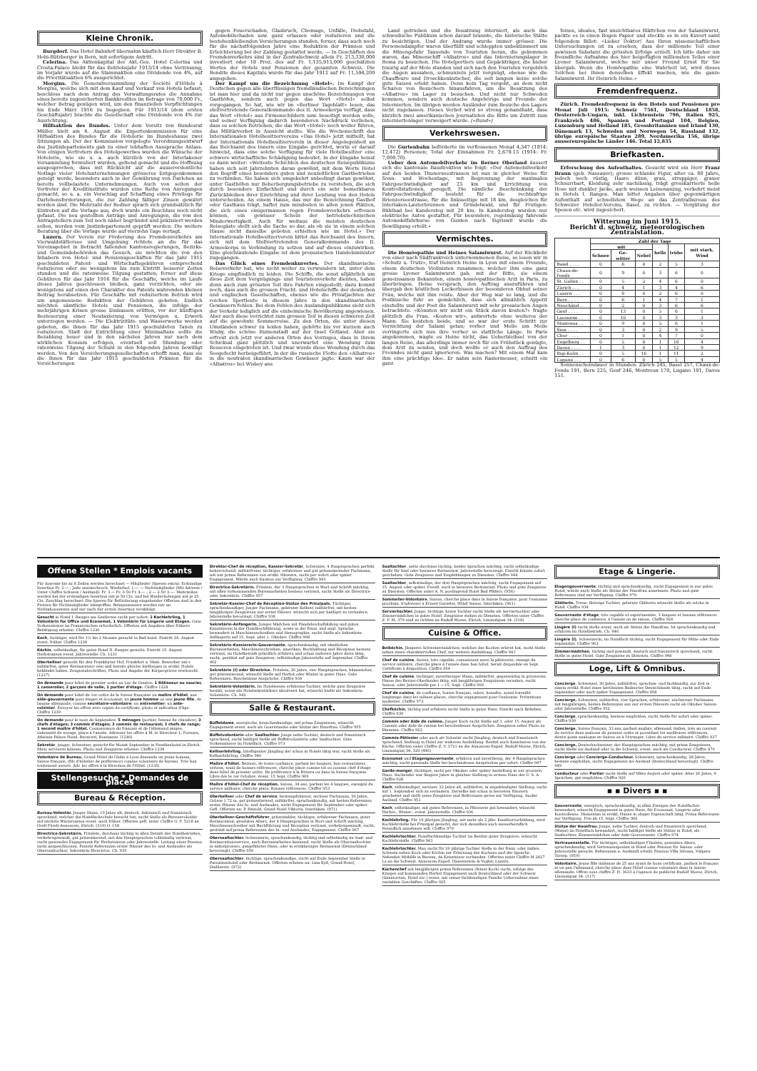Kleine Chronik.
Burgdorf. Das Hotel Bahnhof übernahm käuflich Herr Direktor B. Hobi-Bützberger in Bern, mit sofortigem Antritt.
Celerina. Das Aktienkapital der Akt.-Ges. Hotel Celerina und Cresta-Palace bleibt für das Betriebsjahr 1913/14 ohne Verzinsung; im Vorjahr wurde auf die Stammaktien eine Dividende von 4%, auf die Prioritätsaktien 6% ausgerichtet.
Morgins. Die Generalversammlung der Société d'Hôtels à Morgins, welche sich mit dem Kauf und Verkauf von Hotels befasst, beschloss nach dem Antrag des Verwaltungsrates die Annahme eines bereits zugesicherten Bankkredites im Betrage von 70,000 Fr., welcher Betrag genügen wird, um den finanziellen Verpflichtungen bis Ende März 1916 zu begegnen. Für 1913/14 (dem ersten Geschäftsjahr) brachte die Gesellschaft eine Dividende von 4% zur Ausrichtung.
Hilfsaktion des Bundes. Unter dem Vorsitz von Bundesrat Müller hielt am 4. August die Expertenkommission für eine Hilfsaktion des Bundes für die Hotelerie im Bundeshause zwei Sitzungen ab. Der der Kommission vorgelegte Verordnungsentwurf des Justizdepartements gab zu einer lebhaften Aussprache Anlass. Von einigen Vertretern des Hotelgewerbes wurden die Wünsche der Hotelerie, wie sie u. a. auch kürzlich von der Interlakener Versammlung formuliert wurden, geltend gemacht und die Hoffnung ausgesprochen, dass mit Rücksicht auf die ausserordentliche Notlage vieler Hotelunternehmungen grösseres Entgegenkommen gezeigt werde, besonders auch in der Gewährung von Darlehen an bereits vollbelastete Unternehmungen. Auch von seiten der Vertreter der Kreditinstitute wurden eine Reihe von Anregungen gemacht, so u. a. ein Vorschlag auf Schaffung eines Privilegs für Darlehensforderungen, die zur Zahlung fälliger Zinsen gewährt worden sind. Die Mehrzahl der Redner sprach sich grundsätzlich für Eintreten auf die Vorlage aus, doch wurde ein Beschluss noch nicht gefasst. Die neu gestellten Anträge und Anregungen, die von den Antragstellern zum Teil noch näher begründet und präzisiert werden sollen, werden vom Justizdepartement geprüft werden. Die weitere Beratung über die Vorlage wurde auf vierzehn Tage vertagt.
Luzern. Der Verein zur Förderung des Fremdenverkehrs am Vierwaldstättersee und Umgebung richtete an die für das Vereinsgebiet in Betracht fallenden Kantonsregierungen, Bezirks- und Gemeindebehörden das Gesuch, sie möchten die von den Inhabern von Hotel- und Pensionsgeschäften für das Jahr 1915 geschuldeten Patent- und Wirtschaftsgebühren entsprechend reduzieren oder sie wenigstens bis zum Eintritt besserer Zeiten stunden und die ratenweise Tilgung gestatten; ferner auf diese Gebühren für das Jahr 1916 für die Geschäfte, welche im Laufe dieses Jahres geschlossen bleiben, ganz verzichten, oder sie wenigstens auf einen den Charakter des Patents wahrenden kleinen Beitrag herabsetzen. Für Geschäfte mit reduziertem Betrieb wird um angemessene Reduktion der Gebühren gebeten. Endlich möchten sämtliche Hotels und Pensionen, die infolge der mehrjährigen Krisen grosse Einbussen erlitten, vor der künftigen Besteuerung einer Neutaxierung von Vermögen u. Erwerb unterzogen werden. — Die Elektrizitäts- und Wasserwerke werden gebeten, die ihnen für das Jahr 1915 geschuldeten Taxen zu reduzieren. Statt der Entrichtung einer Minimaltaxe sollte die Bezahlung heuer und in den nächsten Jahren nur nach dem wirklichen Konsum erfolgen, eventuell soll Stundung oder ratenweise Tilgung der Schuld in den folgenden Jahren bewilligt werden. Von den Versicherungsgesellschaften erhofft man, dass sie die ihnen für das Jahr 1915 geschuldeten Prämien für die Versicherungen
gegen Feuerschaden, Glasbruch, Chomage, Unfälle, Diebstahl, Automobilschaden usw. ganz erlassen oder reduzieren und die bestehenbleibenden Versicherungen stunden, ferner, dass auch noch für die nächstfolgenden Jahre eine Reduktion der Prämien und Erleichterung bei der Zahlung gestattet werde. — In Geschäften des Fremdenverkehrs sind in der Zentralschweiz allein Fr. 213,330,000 investiert oder 18 Proz. des auf Fr. 1,135,915,000 geschätzten Wertes der Hotels und Pensionen der gesamten Schweiz. Die Rendite dieses Kapitals wurde für das Jahr 1912 auf Fr. 11,594,200 angegeben.
Der Kampf um die Bezeichnung «Hotel». Im Kampf der Deutschen gegen alle überflüssigen fremdländischen Bezeichnungen ist man hier und da nicht nur gegen unschöne Bezeichnungen von Gasthöfen, sondern auch gegen das Wort «Hotel» selbst vorgegangen. So hat, wie wir im «Berliner Tageblatt» lesen, das stellvertretende Generalkommando des II. Armeekorps verfügt, dass das Wort «Hotel» aus Firmenschildern usw. beseitigt werden solle, und seiner Verfügung dadurch besonderen Nachdruck verliehen, dass es solchen Betrieben, die das Wort «Hotel» noch weiter führen, das Militärverbot in Aussicht stellte. Wie die Wochenschrift des Internationalen Hotelbesitzervereins «Das Hotel» jetzt mitteilt, hat der Internationale Hotelbesitzerverein in dieser Angelegenheit an das Reichsamt des Innern eine Eingabe gerichtet, worin er darauf hinweist, dass eine solche Verfügung für viele Hotelbesitzer eine schwere wirtschaftliche Schädigung bedeutet. In der Eingabe heisst es dann weiter: «Weiteste Schichten des deutschen Reisepublikums haben sich seit Jahrzehnten daran gewöhnt, mit dem Worte Hotel den Begriff eines besonders guten und neuzeitlichen Gastbetriebes zu verbinden. Sie haben sich umgekehrt unbedingt daran gewöhnt, unter Gasthöfen nur Beherbergungsbetriebe zu verstehen, die sich durch besondere Einfachheit und durch ein sehr bemerkbares Zurückbleiben ihrer Einrichtung und ihrer Leistung von den Hotels unterscheiden. An einem Hause, das nur die Bezeichnung Gasthof oder Gasthaus trägt, haftet zum mindesten in allen jenen Plätzen, die sich eines einigermassen regen Fremdenverkehrs erfreuen können, ein gewisser Schein der betriebstechnischen Minderwertigkeit. Auch für weitaus die meisten deutschen Reisegäste stellt sich die Sache so dar, als ob sie in einem solchen Hause nicht dasselbe geboten erhielten wie im Hotel.» Der Internationale Hotelbesitzerverein bittet das Reichsamt des Innern, sich mit dem Stellvertretenden Generalkommando des II. Armeekorps in Verbindung zu setzen und auf dieses einzuwirken. Eine gleichlautende Eingabe ist dem preussischen Handelsminister zugegangen.
Das Glück eines Fremdenkurortes. Der skandinavische Reiseverkehr hat, wie nicht weiter zu verwundern ist, unter dem Kriege empfindlich zu leiden. Die Schiffe, die sonst alljährlich um diese Zeit dem Vergnügungs- und Touristenverkehr dienten, haben denn auch zum grössten Teil ihre Fahrten eingestellt; dazu kommt noch, dass auch die grossen Fracht- und Hotelschiffe der deutschen und englischen Gesellschaften, ebenso wie die Privatjachten der reichen Sportleute in diesem Jahre in den skandinavischen Gewässern fehlen. Bei dem Fehlen des Auslandspublikums sieht sich der Verkehr lediglich auf die einheimische Bevölkerung angewiesen. Aber auch diese verzichtet zum grossen Teil in diesen schweren Zeit auf die gewohnte Sommerreise. Zu den Orten, die unter diesen Umständen schwer zu leiden haben, gehörte bis vor kurzem auch Wisby, die schöne Ruinenstadt auf der Insel Gotland. Aber sie erfreut sich jetzt vor anderen Orten des Vorzuges, dass in ihrem Schicksal ganz plötzlich und unerwartet eine Wendung zum Besseren eingetreten ist. Und zwar wurde diese Wendung durch das Seegefecht herbeigeführt, in der die russische Flotte den «Albatros» in die neutralen skandinavischen Gewässer jagte. Kaum war der «Albatros» bei Wisbey ans
Land getrieben und die Besatzung interniert, als auch das schwedische Publikum schon darauf brannte, die historische Stätte zu besichtigen. Und der Andrang wurde immer grösser. Die Personendampfer waren überfüllt und schleppten unbekümmert um die Minengefahr Tausende von Touristen heran, die gekommen waren, das Minenschiff «Albatros» und das Internierungslager in Roma zu besuchen. Die Hotelportiers und Gepäckträger, die bisher traurig auf der Mole standen und sich nach den Touristen vergeblich die Augen aussahen, schmunzeln jetzt vergnügt, ebenso wie die Chauffeure und Droschkenkutscher, die seit langem keine solche gute Saison erlebt haben. Denn kein Tag vergeht, an dem nicht Scharen von Besuchern hinausfahren, um die Besatzung des «Albatros» im Lager zu besuchen. Und nicht nur Schweden kommen, sondern auch deutsche Angehörige und Freunde der Internierten. Im übrigen werden Ausländer zum Besuche des Lagers nicht zugelassen. Dieses Verbot wird so streng gehandhabt, dass kürzlich zwei amerikanischen Journalisten die Bitte um Zutritt zum Interniertenlager verweigert wurde. («Bund»)
Verkehrswesen.
Die Gurtenbahn beförderte im verflossenen Monat 4,547 (1914: 12,472) Personen; Total der Einnahmen Fr. 2,679.15 (1914: Fr. 7,000.70).
Ueber den Automobilverkehr im Berner Oberland äussert sich die kantonale Baudirektion wie folgt: «Der Automobilverkehr auf den beiden Thunerseestrassen ist nun in gleicher Weise für Sonn- und Wochentage, mit Begrenzung der maximalen Fahrgeschwindigkeit auf 25 km und Errichtung von Kontrollstationen, geregelt. Die nämliche Beschränkung der Fahrgeschwindigkeit besteht für die rechtsufrige Brienzerseestrasse, für die linksseitige mit 18 km, desgleichen für Interlaken-Lauterbrunnen und Grindelwald, und für Frutigen-Bühlbad bei Kandersteg mit 20 km. In Kandersteg wurden nur elektrische Autos gestattet. Für besondere, regelmässig fahrende Automobilfahrkurse von Gunten nach Sigriswil wurde die Bewilligung erteilt.»
Vermischtes.
Die Homöopathie und Heines Salamiwurst. Auf der Rückkehr von einer nach Südfrankreich unternommenen Reise, so lesen wir in «Schutz u. Trutz», traf Heinrich Heine in Lyon mit einem Freunde, einem deutschen Violinisten zusammen, welcher ihm eine ganz grosse Lyoner Salamiwurst gab, mit der Bitte, sie einem gemeinsamen Bekannten, einem homöopathischen Arzt in Paris, zu überbringen. Heine versprach, den Auftrag auszuführen und übergab den köstlichen Leckerbissen der besonderen Obhut seiner Frau, welche mit ihm reiste. Aber der Weg war so lang, und die Postkusche fuhr so gemächlich, dass sich allmählich Appetit einstellte und der Poet die Salamiwurst mit sehr prosaischen Augen betrachtete. «Könnten wir nicht ein Stück davon kosten?» fragte plötzlich die Frau. «Kosten wir», antwortete ohne weiteres der Mann. Sie kosteten beide, und so war der erste Schritt zur Vernichtung der Salami getan; vorher und Meile um Meile verringerte sich nun ihre vorher so stattliche Länge. In Paris angekommen, wagte es Heine nicht, das Ueberbleibsel von der langen Reise, das allerdings immer noch für ein Frühstück genügte, dem Arzt zu senden, und doch wollte er auch den Auftrag des Freundes nicht ganz ignorieren. Was machen? Mit einem Mal kam ihm eine prächtige Idee. Er nahm sein Rasiermesser, schnitt ein ganz
feines, ideales, fast unsichtbares Blättchen von der Salamiwurst, packte es in einen Bogen Papier und steckte es in ein Kuvert samt folgendem Billet: «Lieber Doktor! Aus Ihren wissenschaftlichen Untersuchungen ist zu ersehen, dass der millionste Teil einer gewissen Substanz die grössten Erfolge erzielt. Ich bitte daher um freundliche Aufnahme des hier beigefügten millionsten Teiles einer Lyoner Salamiwurst, welche mir unser Freund Ernst für Sie übergab. Wenn die Homöopathie eine Wahrheit ist, wird dieses Teilchen bei Ihnen denselben Effekt machen, wie die ganze Salamiwurst. Ihr Heinrich Heine.»
Fremdenfrequenz.
Zürich. Fremdenfrequenz in den Hotels und Pensionen pro Monat Juli 1915: Schweiz 7561, Deutschland 1858, Oesterreich-Ungarn, inkl. Lichtenstein 796, Italien 925, Frankreich 486, Spanien und Portugal 104, Belgien, Luxemburg und Holland 185, Grossbritannien und Irland 130, Dänemark 13, Schweden und Norwegen 54, Russland 132, übrige europäische Staaten 289, Nordamerika 156, übrige aussereuropäische Länder 146. Total 12,835
Briefkasten.
Erforschung des Aufenthaltes. Gesucht wird ein Herr Franz Braun (geb. Nassauer); grosse schlanke Figur, alter ca. 80 Jahre, jedoch noch rüstig, Haare dünn, grau, struppiger, grauer Schnurrbart, Kleidung sehr nachlässig, trägt grosskarrierte helle Hose mit dunkler Jacke, auch weissen Leinenanzug, verkehrt meist in Hotels I. Ranges. Man bittet Angaben über gegenwärtigen Aufenthalt auf schnellstem Wege an das Zentralbureau des Schweizer Hotelier-Vereins, Basel, zu richten. — Vergütung der Spesen etc. wird zugesichert.
Witterung im Juni 1915.
Bericht d. schweiz. meteorologischen Zentralstation.
| | Zahl der Tage | | | | | |
| --- | --- | --- | --- | --- | --- | --- |
| | mit | | | helle | trübe | mit stark. Wind |
| | Schnee | Ge-witter | Nebel | | | |
| Basel . . . . | 0 | 6 | 0 | 2 | 5 | 3 |
| Chaux-de-Fonds | 0 | 9 | 0 | 3 | 6 | 0 |
| St. Gallen . . | 0 | 5 | 2 | 4 | 6 | 0 |
| Zürich . . . | 0 | 4 | 1 | 3 | 4 | 6 |
| Luzern . . . | 0 | 8 | 0 | 2 | 6 | 0 |
| Bern . . . . | 0 | 6 | 1 | 4 | 7 | 1 |
| Neuchâtel . . | 0 | 2 | 0 | 3 | 6 | 6 |
| Genf . . . . | 0 | 13 | 0 | 5 | 6 | 1 |
| Lausanne . . | 0 | 10 | 0 | 3 | 3 | 3 |
| Montreux . . | 0 | 9 | 0 | 5 | 6 | 1 |
| Sion . . . . | 0 | 3 | 0 | 2 | 9 | 5 |
| Chur . . . . | 0 | 1 | 0 | 4 | 7 | 0 |
| Engelberg . . | 0 | 5 | 0 | 1 | 16 | 4 |
| Davos . . . . | 1 | 3 | 0 | 1 | 12 | 9 |
| Rigi-Kulm . . | 0 | 5 | 16 | 1 | 11 | 2 |
| Lugano . . . | 0 | 6 | 0 | 5 | 5 | 4 |
Sonnenscheindauer in Stunden: Zürich 245, Basel 257, Chaux-de-Fonds 191, Bern 225, Genf 246, Montreux 170, Lugano 191, Davos 151.
Offene Stellen * Emplois vacants
Für Inserate bis zu 8 Zeilen werden berechnet — Mitglieder (Spesen extra): Erstmalige Insertion Fr. 2.— ; Jede ununterbroch. Wiederhol. 1.— — Nichtmitglieder (Mit Adresse / Unter Chiffre Schweiz / Ausland): Fr. 3.— Fr. 3.50 Fr. 4.— ; 2.— 2.50 3.—. Mehrzeilen werden bei der erstmaligen Insertion mit je 50 Cts. und bei Wiederholungen mit je 25 Cts. Zuschlag berechnet. Die Spesen für Beförderung eingehender Offerten sind in den Preisen für Nichtmitglieder inbegriffen. Belegnummern werden nur an Nichtabonnenten und nur nach der ersten Insertion verabfolgt.
Gesucht in Hotel I. Ranges am Genfersee sucht per sofort: 1 Kochlehrling, 1 Volontärin für Office und Economat, 1 Volontärin für Lingerie und Etagen. Gute Vorkenntnisse im Französischen erforderlich. Offerten mit Angaben über frühere Betätigung erbeten. Chiffre 1236
Koch, tüchtiger, wird für 1½ bis 2 Monate gesucht in Bad-hotel. Eintritt 24. August event. früher. Chiffre 1238
Köchin, selbständige, für gutes Hotel II. Ranges gesucht. Eintritt 15. August. Herbstsaison event. Jahresstelle. Ch. 1231
Oberkellner gesucht für den Frankfurter Hof, Frankfurt a. Main. Bewerber mü-s militärfrei, guter Restaurateur sein und bereits gleiche Stellungen in erstkl. Hotels bekleidet haben. Zeugnisabschriften, Photo und Angabe der Körpergrösse erwünscht. (1237)
On demande pour hôtel de premier ordre au Lac de Genève: 1 Rôtisseur ou saucier, 1 casserolier, 2 garçons de salle, 1 portier d'étage. Chiffre 1228
On demande pour hôtel de 1er ordre de la Suisse française un maître d'hôtel; une aide-gouvernante pour étages et économat; un jeune homme ou une jeune fille, de langue allemande, comme secrétaire-volontaire; un entremétier; un aide-cuisinier. Envoyer les offres avec copies de certificats, photo et indication d'âge. Chiffre 1239
On demande pour le mois de Septembre: 5 ménages (portier, femme de chambre); 3 chefs d'étages; 3 commis d'étages; 3 commis de restaurant; 3 chefs de rangs; 1 second maître d'hôtel. Connaissance du français et de l'allemand exigée, indemnité de voyage, place à l'année. Adresser les offres à M. le Directeur L. Fornara, Athénée Palace Hotel, Bucarest, Roumanie. (1240)
Sekretär, junger, Schweizer, gesucht für Monat September in Familienhotel in Zürich. Muss servieren können. Photo und Zeugnisse erbeten. Chiffre 1234
Volontaire de Bureau. Grand Hôtel du Globe à Lyon demande un jeune homme, Suisse français, (fils d'hôtelier de préférence) comme volontaire de bureau. Très bon traitement assuré. Adr. les offres à la Direction de l'Hôtel. (1235)
Stellengesuche * Demandes de places
Bureau & Réception.
Bureau-Volontär. Junger Mann, 19 Jahre alt, deutsch, italienisch und französisch sprechend, welcher die Hotelfachschule besucht hat, sucht Stelle als Bureauvolontär auf nächste Wintersaison event. auch früher. Offerten gefl. unter Chiffre O. F. 5218 an Orell Füssli-Annoncen, Zürich. (319) O. 158
Directrice-Sekretärin. Fräulein, durchaus tüchtig in allen Details des Hotelbetriebes, verkehrsgewandt, gut präsentierend, mit den Hauptsprachen vollständig vertraut, sucht passendes Engagement für Herbstsaison oder Jahresstelle. Leitung einer Pension nicht ausgeschlossen. Feinste Referenzen erster Häuser des In- und Auslandes als Obersaaltochter, Sekretärin-Directrice. Ch. 935
Direktor-Chef de réception, Kassier-Sekretär, Schweizer, 4 Hauptsprachen perfekt beherrschend, militärfreier, tüchtiger, erfahrener und gut präsentierender Fachmann, mit nur prima Referenzen von erstkl. Häusern, sucht per sofort oder später Engagement. Würde auch Kaution zur Verfügung. Chiffre 943
Directrice-Sekretärin. Fräulein, der 3 Hauptsprachen in Wort und Schrift mächtig, mit allen vorkommenden Bureauarbeiten bestens vertraut, sucht Stelle als Directrice oder Sekretärin. Chiffre 957
Sekretär-Kassier-Chef de Réception-Stütze des Prinzipals. Tüchtiger, sprachenkundiger, junger Fachmann, gelernter Kellner, militärfrei, mit besten langjährigen Zeugnissen nur erster Häuser, wünscht sich per baldigst zu verändern. Jahresstelle bevorzugt. Chiffre 938
Sekretärin-Anfängerin. Junges Mädchen mit Handelsschulbildung und guten Kenntnissen in der Hotelbuchführung, sowie in der franz. und engl. Sprache, bewandert in Maschinenschreiben und Stenographie, sucht Stelle als Sekretärin-Anfängerin auf 15. Sept. oder 1. Oktober. Chiffre 968
Sekretärin-Kassiererin-Gouvernante, sprachenkundig, mit sämtlichen Bureauarbeiten, Maschinenschreiben, amerikan. Buchhaltung und Réception bestens vertraut, im Hotelbetrieb gründlich erfahren und schon mehrere Jahre darin tätig, sucht, gestützt auf gute Zeugnisse, selbständige Jahresstelle auf September. Chiffre 962
Sekretärin (I) oder Directrice. Fräulein, 26 Jahre, vier Hauptsprachen, bilanzsicher, gut präsentierend, wünscht Stelle auf Herbst oder Winter in gutes Haus. Gute Referenzen. Bescheidene Ansprüche. Chiffre 934
Sekretärin-Volontärin. Im Hotelwesen erfahrene Tochter, welche gute Zeugnisse besitzt, sowie ein Hotelsekretärkurs absolviert hat, wünscht Stelle als Sekretärin-Volontärin. Ch. 942
Salle & Restaurant.
Büffetdame, energische, branchenkundige, mit prima Zeugnissen, wünscht Engagement event. auch als Gouvernante oder Stütze der Hausfrau. Chiffre 955
Büffetvolontärin oder Saaltochter. Junge nette Tochter, deutsch und französisch sprechend, sucht baldigst Stelle als Büffetvolontärin oder Saaltochter. Gute Vorkenntnisse im Hotelfach. Chiffre 973
Kellnerlehrling. Intelligenter Jüngling der schon in Hotels tätig war, sucht Stelle als Kellnerlehrling. Chiffre 940
Maître d'hôtel. Bernois, de toute confiance, parlant les langues, bon restaurateur, sérieux, muni de bonnes références, cherche place comme tel ou comme chef d'étage dans hôtel de premier ordre. De préférence à la Riviera ou dans la Suisse française. Libre dès le 1er Octobre, évent. 15 Sept. Chiffre 969
Maître d'hôtel-Chef de réception. Suisse, 34 ans, parlant les 4 langues, exempté du service militaire, cherche place. Bonnes références. Chiffre 953
Oberkellner oder Chef de service, bestempfohlener, seriöser Fachmann, 36 Jahre, Grösse 1.72 m, gut präsentierend, militärfrei, sprachenkundig, mit besten Referenzen erster Häuser des In- und Auslandes, sucht Engagement für September oder später. Gefl. Offerten an: P. Petzold, Grand Hotel Viktoria, Interlaken. (971)
Oberkellner-Geschäftsführer, präsentabler, tüchtiger, erfahrener Fachmann, guter Restaurateur, gesetzten Alters, der 4 Hauptsprachen in Wort und Schrift mächtig, Maschinenschreiber mit Buchführung und Réception vertraut, verkehrsgewandt, sucht, gestützt auf prima Referenzen des In- und Auslandes, Engagement. Chiffre 967
Obersaaltochter. Schweizerin, sprachenkundig, tüchtig und selbständig im Saal- und Restaurationsservice, auch Bureauarbeiten kennend, sucht Stelle als Obersaaltochter in mittelgrosses, gutgeführtes Haus, oder in erstklassiges Restaurant (Deutschland bevorzugt). Chiffre 950
Obersaaltochter, tüchtige, sprachenkundige, sucht auf Ende September Stelle in Passantenhotel oder Restaurant. Offerten erbeten an: Lina Kyd, Grand-Hotel, Diablerets. (972)
Saaltochter, nette durchaus tüchtig, beider Sprachen mächtig, sucht selbständige Stelle für Saal oder besseres Restaurant. Jahresstelle bevorzugt. Eintritt könnte sofort geschehen. Gute Zeugnisse und Empfehlungen zu Diensten. Chiffre 944
Saaltochter, selbständige, der drei Hauptsprachen mächtig, sucht Engagement auf 15. August oder später. Eventl. auch in besseres Restaurant. Photo und gute Zeugnisse zu Diensten. Offerten unter A. N. postlagernd Hotel Bad Pfäfers. (956)
Sommelier-Volontaire, Suisse, cherche place dans la Suisse française, pour l'automne prochain. S'adresser à Ernest Gurzeler, Hôtel Suisse, Interlaken. (961)
Serviertochter. Junge, tüchtige, brave Tochter sucht Stelle als Serviertochter oder Zimmermädchen in gutes Hotel. Zeugnisse stehen zu Diensten. Offerten unter Chiffre Z. F. M. 379 sind zu richten an Rudolf Mosse, Zürich, Limmatquai 34. (318)
Cuisine & Office.
Beiköchin. Jüngeres Schweizermädchen, welches das Kochen erlernt hat, sucht Stelle neben einen charaktervollen Chef, zur weitern Ausbildung. Chiffre 941
Chef de cuisine, Suisse, très capable, connaissant aussi la pâtisserie, exempt du service militaire, cherche place à l'année dans bon hôtel. Serait disponible en Sept. Certificats à disposition. Chiffre 964
Chef de cuisine, tüchtiger, zuverlässiger Mann, militärfrei, gegenwärtig in grösserem Hause des Berner-Oberlandes tätig, mit langjährigen Zeugnissen versehen, sucht Saison- oder Jahresstelle per 1.—15. Sept. Chiffre 960
Chef de cuisine, de confiance, Suisse français, sobre, honnête, ayant travaillé longtemps dans les mêmes places, cherche engagement pour l'automne. Prétentions modestes. Chiffre 973
Chefköchin, tüchtig und erfahren sucht Stelle in gutes Haus. Eintritt nach Belieben. Chiffre 939
Commis oder Aide de cuisine. Junger Koch sucht Stelle auf 1. oder 15. August als Commis oder Aide de cuisine bei bescheidenen Ansprüchen. Zeugnisse nebst Photo zu Diensten. Chiffre 922
Commis-Pâtissier oder auch als Volontär sucht Jüngling, deutsch und französisch sprechend, Stellung in Hotel zur weiteren Ausbildung. Besitzt auch Kenntnisse von der Küche. Offerten unter Chiffre Z. V. 3721 an die Annoncen-Exped. Rudolf Mosse, Zürich, Limmatquai 34. 320 (446)
Economat und Etagengouvernante, erfahren und zuverlässig, der 4 Hauptsprachen mächtig, sucht passende Stelle bei bescheidenen Ansprüchen per sofort. Chiffre 947
Garde-manger, tüchtiger, sucht per Oktober oder später Anstellung in nur grossem Haus. Suchender war längere Jahre in gleicher Stellung in erstem Haus der U. S. A. Chiffre 928
Koch, selbständiger, seriöser, 22 Jahre alt, militärfrei, in ungekündigter Stellung, sucht auf 1. September sich zu verändern. Derselbe hat schon in besseren Häusern gearbeitet und stellt seine Zeugnisse und Referenzen gerne zur Verfügung. Inoder Ausland. Chiffre 951
Koch, selbständiger, mit guten Referenzen, in Pâtisserie gut bewandert, wünscht Herbst-, Winter-, event. Jahresstelle. Chiffre 936
Kochlehrling. Für 19 jährigen Jüngling, mit mehr als 2 jähr. Konditorvorbildung, wird Kochlehrstelle bei Prinzipal gesucht, der sich desselben auch ausserberuflich freundlich annehmen will. Chiffre 970
Kochlehrtochter. Hotelfachkundige Tochter im Besitze guter Zeugnisse, wünscht Kochlehrstelle. Chiffre 943
Kochlehrtochter. Man sucht für 20 jährige Tochter Stelle in der franz. oder italien. Schweiz neben Koch oder Köchin zur Erlernung des Kochens und der Sprache. Nebenbei Mithilfe in Bureau, da Kenntnisse vorhanden. Offerten unter Chiffre M 2427 Lz an die Schweiz. Annoncen-Exped. Haasenstein & Vogler, Luzern.
Küchenchef mit langjährigen prima Referenzen (feiner Koch) sucht, infolge des Krieges auf kommenden Herbst Engagement nach Deutschland oder der Schweiz (Sanatorium, Hotel etc.) event. mit seiner fachkundigen Familie Uebernahme eines rentablen Geschäftes. Chiffre 925
Etage & Lingerie.
Etagengouvernante, tüchtig und sprachenkundig, sucht Engagement in nur gutes Hotel, würde auch Stelle als Stütze der Hausfrau annehmen. Photo und gute Referenzen sind zur Verfügung. Chiffre 970
Glätterin. Treue, fleissige Tochter, gelernte Glätterin wünscht Stelle als solche in Hotel. Chiffre 934
Gouvernante d'étage, très capable et expérimentée, 3 langues et bonnes références cherche place de confiance, à l'année ou de saison. Chiffre 924
Lingère (I) sucht Stelle event. auch als Stütze der Hausfrau. Ist sprachenkundig und erfahren im Hotelbetrieb. Ch. 946
Lingère (I), Schweizerin, im Hotelfach tüchtig, sucht Engagement für Mitte oder Ende September. Chiffre 963
Zimmermädchen, tüchtig und gewandt, deutsch und französisch sprechend, sucht Stelle in gutes Hotel. Gute Zeugnisse zu Diensten. Chiffre 948
Loge, Lift & Omnibus.
Concierge, Schweizer, 30 Jahre, militärfrei, sprachen- und fachkundig, zur Zeit in einem erstkl. Hotel eines berühmten Badeortes Deutschlands tätig, sucht auf Ende September oder auch später Engagement. Chiffre 958
Concierge. Schweizer, militärfrei, vier Sprachen, erfahrener, nüchterner Fachmann mit langjährigen, besten Referenzen aus nur ersten Häusern sucht ab Oktober Saison- oder Jahresstelle. Chiffre 952
Concierge, sprachenkundig, bestens empfohlen, sucht Stelle für sofort oder später. Chiffre 930
Concierge. Suisse français, 33 ans, parlant anglais, allemand, italien, très au courant du service dans maisons de premier ordre et possédant les meilleures références, désire poste analogue en Suisse ou à l'étranger. Libre du service militaire. Chiffre 937
Concierge. Deutschschweizer, der Hauptsprachen mächtig, mit prima Zeugnissen, sucht Stelle ins Ausland oder in die Schweiz, event. auch als Conducteur. Chiffre 976
Concierge oder Concierge-Conducteur. Schweizer, sprachenkundig, 28 Jahre, bestens empfohlen, sucht Engagement ins Ausland (Deutschland bevorzugt). Chiffre 949
Conducteur oder Portier sucht Stelle auf Mitte August oder später. Alter 26 Jahre, 4 Sprachen, gut empfohlen. Chiffre 926
▪ ▪ Divers ▪ ▪
Gouvernante, energisch, sprachenkundig, in allen Zweigen des Hotelfaches bewandert, wünscht Engagement in gutes Haus, für Economat, Lingerie oder Kontrolleuse. Momentan in erstkl. Hause in obiger Eigenschaft tätig. Prima Referenzen zur Verfügung. Frei ab 15. Sept. Chiffre 966
Stütze der Hausfrau. Junge, nette Tochter, deutsch und französisch sprechend, (Waise) im Hotelfach bewandert, sucht baldigst Stelle als Stütze in Hotel, als Saaltochter, Zimmermädchen oder Aide-Gouvernante. Chiffre 974
Vertrauensstelle. Für tüchtiges, selbständiges Fräulein, gesetzten Alters, sprachenkundig, wird Vertrauensposten in Hotel oder Pension für Saison- oder Jahresstelle gesucht. Referenzen u. Auskunft erteilt: Pension Villa Silvana, Vulpera-Tarasp. (959)
Volontaire. Jeune fille italienne de 25 ans ayant de bons certificats, parlant le français et un peu l'allemand, cherche place dans Hôtel comme volontaire dans la Suisse allemande. Offres sous chiffre Z. H. 3633 à l'agence de publicité Rudolf Mosse, Zürich, Limmatquai 34. (317)